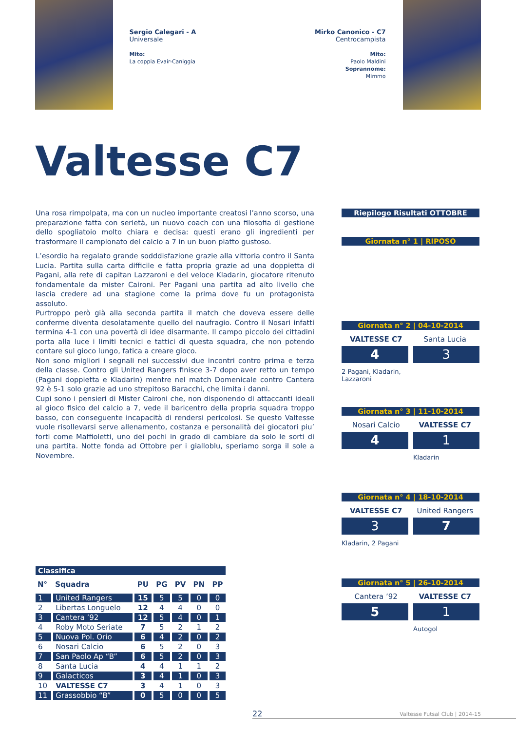Sergio Calegari - A
Universale
Mito:
La coppia Evair-Caniggia
Mirko Canonico - C7
Centrocampista
Mito:
Paolo Maldini
Soprannome:
Mimmo
Valtesse C7
Una rosa rimpolpata, ma con un nucleo importante creatosi l’anno scorso, una preparazione fatta con serietà, un nuovo coach con una filosofia di gestione dello spogliatoio molto chiara e decisa: questi erano gli ingredienti per trasformare il campionato del calcio a 7 in un buon piatto gustoso.
L’esordio ha regalato grande sodddisfazione grazie alla vittoria contro il Santa Lucia. Partita sulla carta difficile e fatta propria grazie ad una doppietta di Pagani, alla rete di capitan Lazzaroni e del veloce Kladarin, giocatore ritenuto fondamentale da mister Caironi. Per Pagani una partita ad alto livello che lascia credere ad una stagione come la prima dove fu un protagonista assoluto.
Purtroppo però già alla seconda partita il match che doveva essere delle conferme diventa desolatamente quello del naufragio. Contro il Nosari infatti termina 4-1 con una povertà di idee disarmante. Il campo piccolo dei cittadini porta alla luce i limiti tecnici e tattici di questa squadra, che non potendo contare sul gioco lungo, fatica a creare gioco.
Non sono migliori i segnali nei successivi due incontri contro prima e terza della classe. Contro gli United Rangers finisce 3-7 dopo aver retto un tempo (Pagani doppietta e Kladarin) mentre nel match Domenicale contro Cantera 92 è 5-1 solo grazie ad uno strepitoso Baracchi, che limita i danni.
Cupi sono i pensieri di Mister Caironi che, non disponendo di attaccanti ideali al gioco fisico del calcio a 7, vede il baricentro della propria squadra troppo basso, con conseguente incapacità di rendersi pericolosi. Se questo Valtesse vuole risollevarsi serve allenamento, costanza e personalità dei giocatori piu’ forti come Maffioletti, uno dei pochi in grado di cambiare da solo le sorti di una partita. Notte fonda ad Ottobre per i gialloblu, speriamo sorga il sole a Novembre.
Classifica
| N° | Squadra | PU | PG | PV | PN | PP |
| --- | --- | --- | --- | --- | --- | --- |
| 1 | United Rangers | 15 | 5 | 5 | 0 | 0 |
| 2 | Libertas Longuelo | 12 | 4 | 4 | 0 | 0 |
| 3 | Cantera ’92 | 12 | 5 | 4 | 0 | 1 |
| 4 | Roby Moto Seriate | 7 | 5 | 2 | 1 | 2 |
| 5 | Nuova Pol. Orio | 6 | 4 | 2 | 0 | 2 |
| 6 | Nosari Calcio | 6 | 5 | 2 | 0 | 3 |
| 7 | San Paolo Ap “B” | 6 | 5 | 2 | 0 | 3 |
| 8 | Santa Lucia | 4 | 4 | 1 | 1 | 2 |
| 9 | Galacticos | 3 | 4 | 1 | 0 | 3 |
| 10 | VALTESSE C7 | 3 | 4 | 1 | 0 | 3 |
| 11 | Grassobbio “B” | 0 | 5 | 0 | 0 | 5 |
Riepilogo Risultati OTTOBRE
Giornata n° 1 | RIPOSO
Giornata n° 2 | 04-10-2014
VALTESSE C7 Santa Lucia
4 3
2 Pagani, Kladarin,
Lazzaroni
Giornata n° 3 | 11-10-2014
Nosari Calcio VALTESSE C7
4 1
Kladarin
Giornata n° 4 | 18-10-2014
VALTESSE C7 United Rangers
3 7
Kladarin, 2 Pagani
Giornata n° 5 | 26-10-2014
Cantera ’92 VALTESSE C7
5 1
Autogol
22 Valtesse Futsal Club | 2014-15